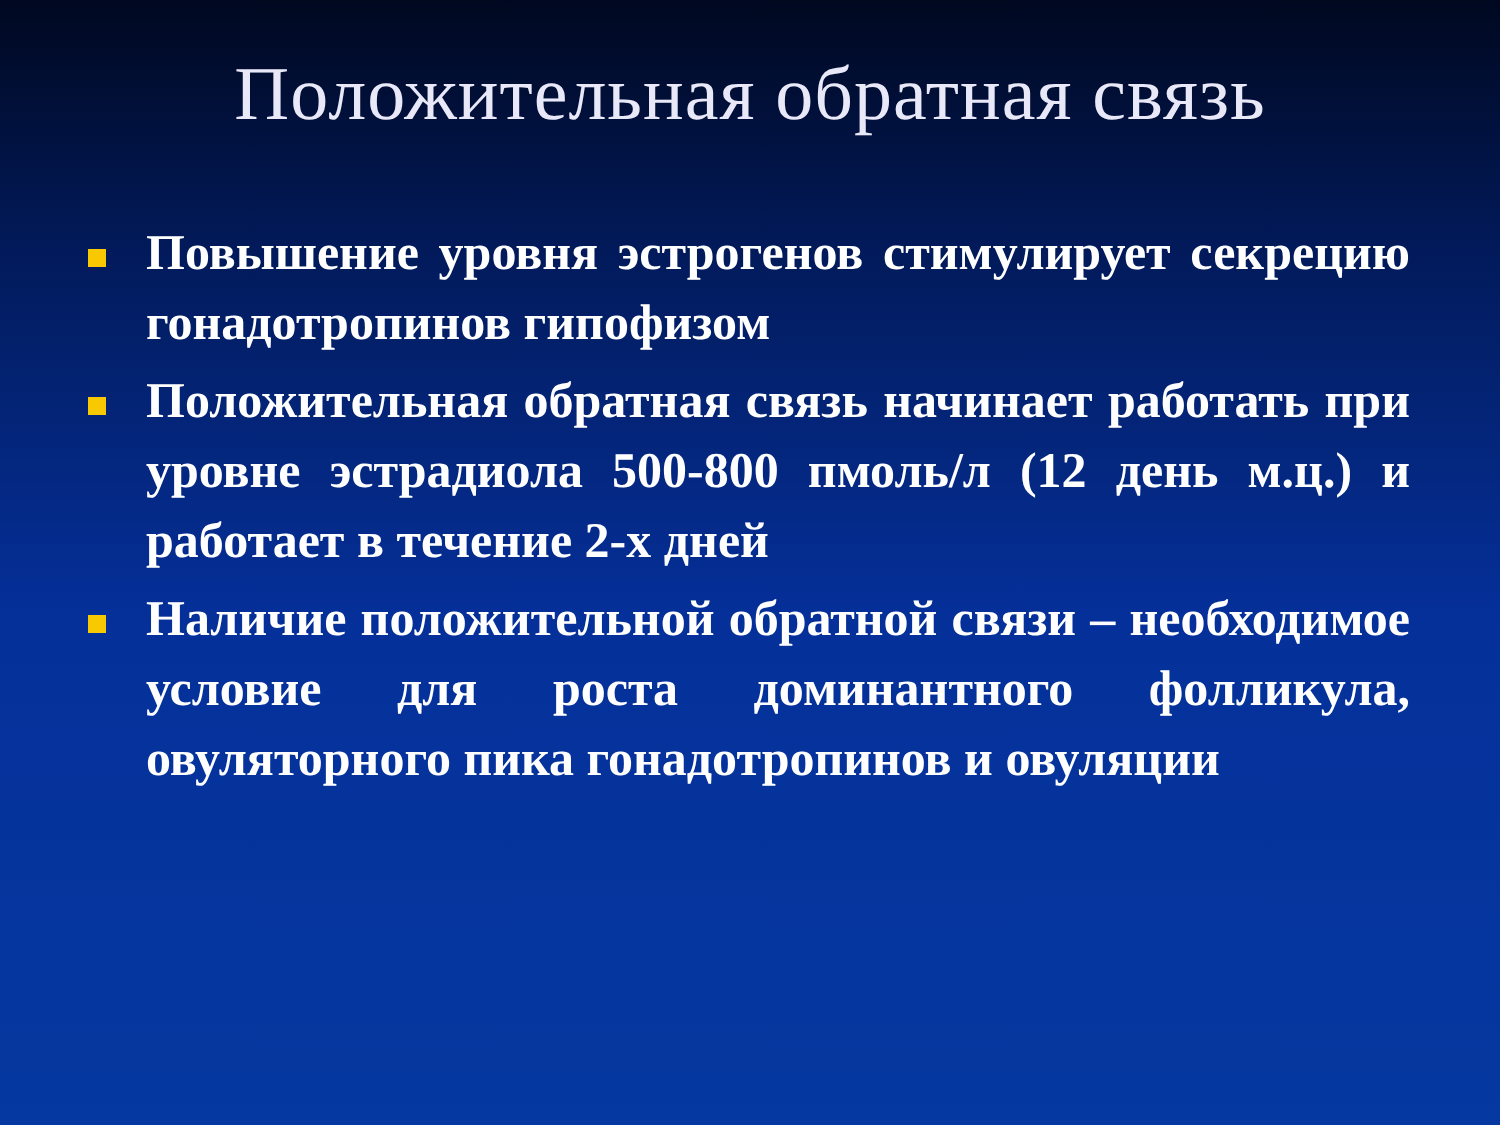Положительная обратная связь
Повышение уровня эстрогенов стимулирует секрецию гонадотропинов гипофизом
Положительная обратная связь начинает работать при уровне эстрадиола 500-800 пмоль/л (12 день м.ц.) и работает в течение 2-х дней
Наличие положительной обратной связи – необходимое условие для роста доминантного фолликула, овуляторного пика гонадотропинов и овуляции